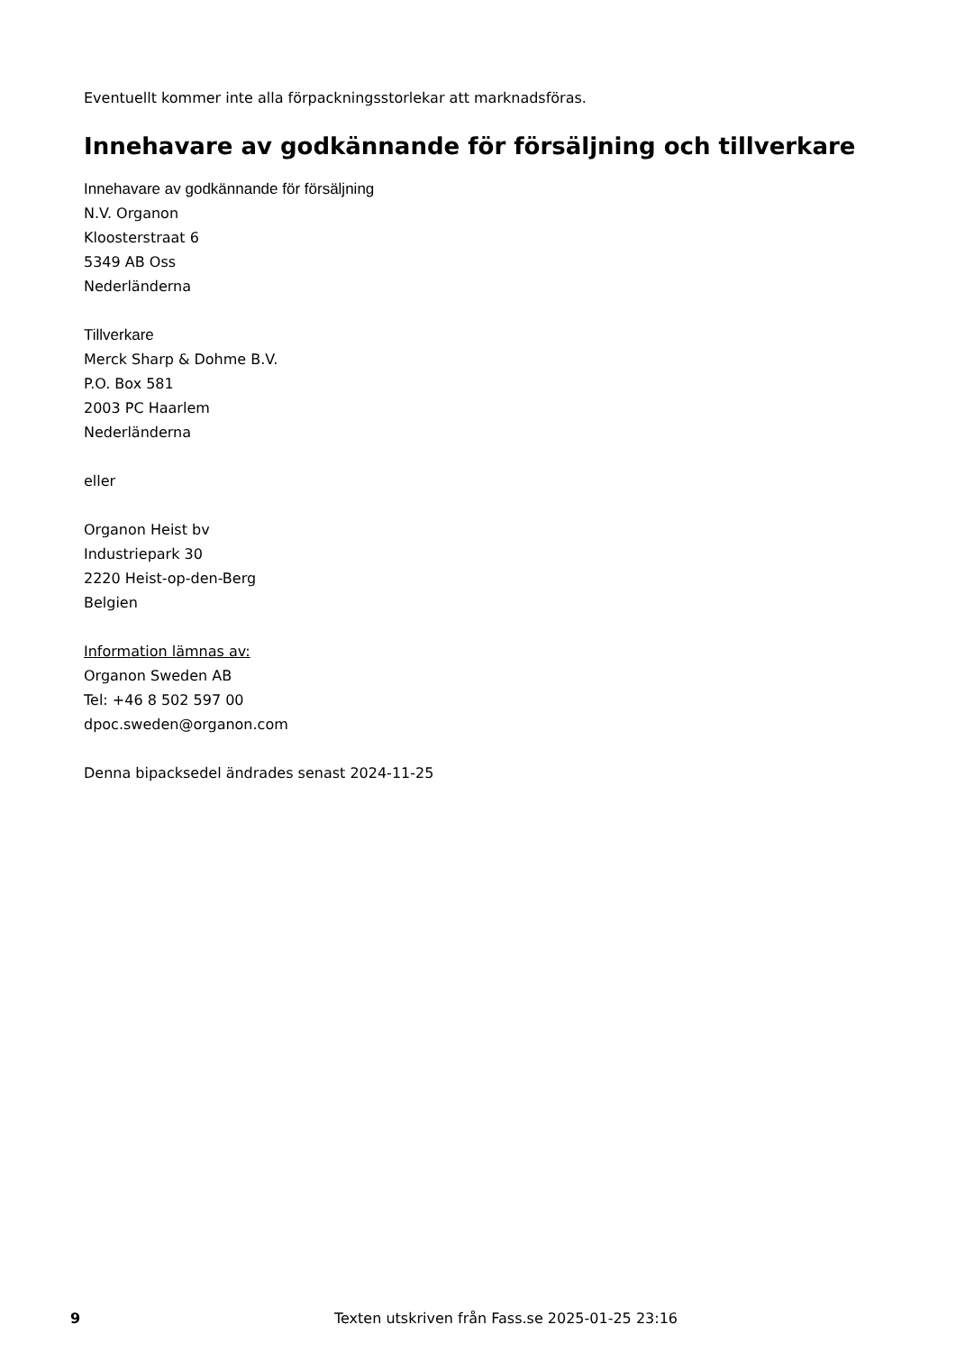Eventuellt kommer inte alla förpackningsstorlekar att marknadsföras.
Innehavare av godkännande för försäljning och tillverkare
Innehavare av godkännande för försäljning
N.V. Organon
Kloosterstraat 6
5349 AB Oss
Nederländerna
Tillverkare
Merck Sharp & Dohme B.V.
P.O. Box 581
2003 PC Haarlem
Nederländerna
eller
Organon Heist bv
Industriepark 30
2220 Heist-op-den-Berg
Belgien
Information lämnas av:
Organon Sweden AB
Tel: +46 8 502 597 00
dpoc.sweden@organon.com
Denna bipacksedel ändrades senast 2024-11-25
9 Texten utskriven från Fass.se 2025-01-25 23:16